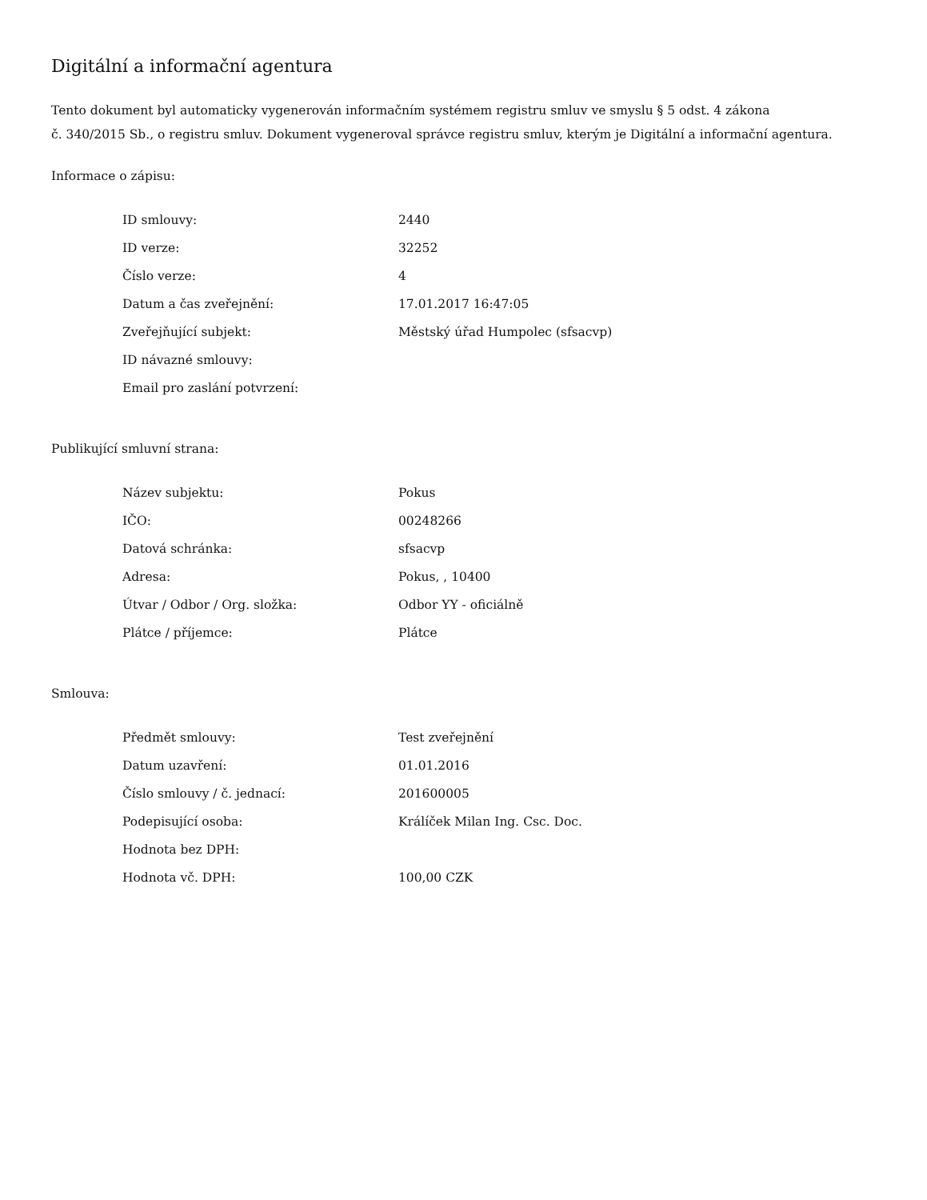Digitální a informační agentura
Tento dokument byl automaticky vygenerován informačním systémem registru smluv ve smyslu § 5 odst. 4 zákona
č. 340/2015 Sb., o registru smluv. Dokument vygeneroval správce registru smluv, kterým je Digitální a informační agentura.
Informace o zápisu:
| ID smlouvy: | 2440 |
| ID verze: | 32252 |
| Číslo verze: | 4 |
| Datum a čas zveřejnění: | 17.01.2017 16:47:05 |
| Zveřejňující subjekt: | Městský úřad Humpolec (sfsacvp) |
| ID návazné smlouvy: | |
| Email pro zaslání potvrzení: | |
Publikující smluvní strana:
| Název subjektu: | Pokus |
| IČO: | 00248266 |
| Datová schránka: | sfsacvp |
| Adresa: | Pokus, , 10400 |
| Útvar / Odbor / Org. složka: | Odbor YY - oficiálně |
| Plátce / příjemce: | Plátce |
Smlouva:
| Předmět smlouvy: | Test zveřejnění |
| Datum uzavření: | 01.01.2016 |
| Číslo smlouvy / č. jednací: | 201600005 |
| Podepisující osoba: | Králíček Milan Ing. Csc. Doc. |
| Hodnota bez DPH: | |
| Hodnota vč. DPH: | 100,00 CZK |